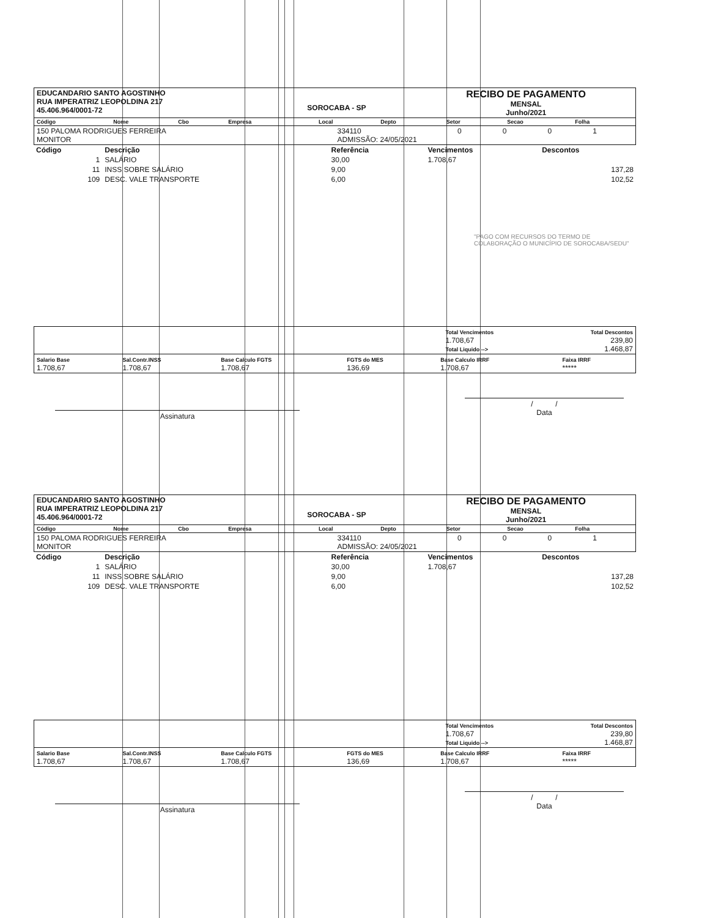| EDUCANDARIO SANTO AGOSTINHO RUA IMPERATRIZ LEOPOLDINA 217 45.406.964/0001-72 | SOROCABA - SP | RECIBO DE PAGAMENTO MENSAL Junho/2021 |
| Código | Nome | Cbo | Empresa | Local | Depto | Setor | Secao | Folha |
| --- | --- | --- | --- | --- | --- | --- | --- | --- |
| 150 PALOMA RODRIGUES FERREIRA MONITOR | 334110 ADMISSÃO: 24/05/2021 | 0 | 0 | 0 | 1 |
| Código | Descrição | Referência | Vencimentos | Descontos |
| --- | --- | --- | --- | --- |
| 1 | SALÁRIO | 30,00 | 1.708,67 | |
| 11 | INSS SOBRE SALÁRIO | 9,00 | | 137,28 |
| 109 | DESC. VALE TRANSPORTE | 6,00 | | 102,52 |
"PAGO COM RECURSOS DO TERMO DE COLABORAÇÃO O MUNICÍPIO DE SOROCABA/SEDU"
| | Total Vencimentos 1.708,67 Total Liquido --> | Total Descontos 239,80 1.468,87 |
| Salario Base 1.708,67 | Sal.Contr.INSS 1.708,67 | Base Calculo FGTS 1.708,67 | FGTS do MES 136,69 | Base Calculo IRRF 1.708,67 | Faixa IRRF ***** |
Assinatura
/ /
Data
| EDUCANDARIO SANTO AGOSTINHO RUA IMPERATRIZ LEOPOLDINA 217 45.406.964/0001-72 | SOROCABA - SP | RECIBO DE PAGAMENTO MENSAL Junho/2021 |
| Código | Nome | Cbo | Empresa | Local | Depto | Setor | Secao | Folha |
| --- | --- | --- | --- | --- | --- | --- | --- | --- |
| 150 PALOMA RODRIGUES FERREIRA MONITOR | 334110 ADMISSÃO: 24/05/2021 | 0 | 0 | 0 | 1 |
| Código | Descrição | Referência | Vencimentos | Descontos |
| --- | --- | --- | --- | --- |
| 1 | SALÁRIO | 30,00 | 1.708,67 | |
| 11 | INSS SOBRE SALÁRIO | 9,00 | | 137,28 |
| 109 | DESC. VALE TRANSPORTE | 6,00 | | 102,52 |
| | Total Vencimentos 1.708,67 Total Liquido --> | Total Descontos 239,80 1.468,87 |
| Salario Base 1.708,67 | Sal.Contr.INSS 1.708,67 | Base Calculo FGTS 1.708,67 | FGTS do MES 136,69 | Base Calculo IRRF 1.708,67 | Faixa IRRF ***** |
Assinatura
/ /
Data